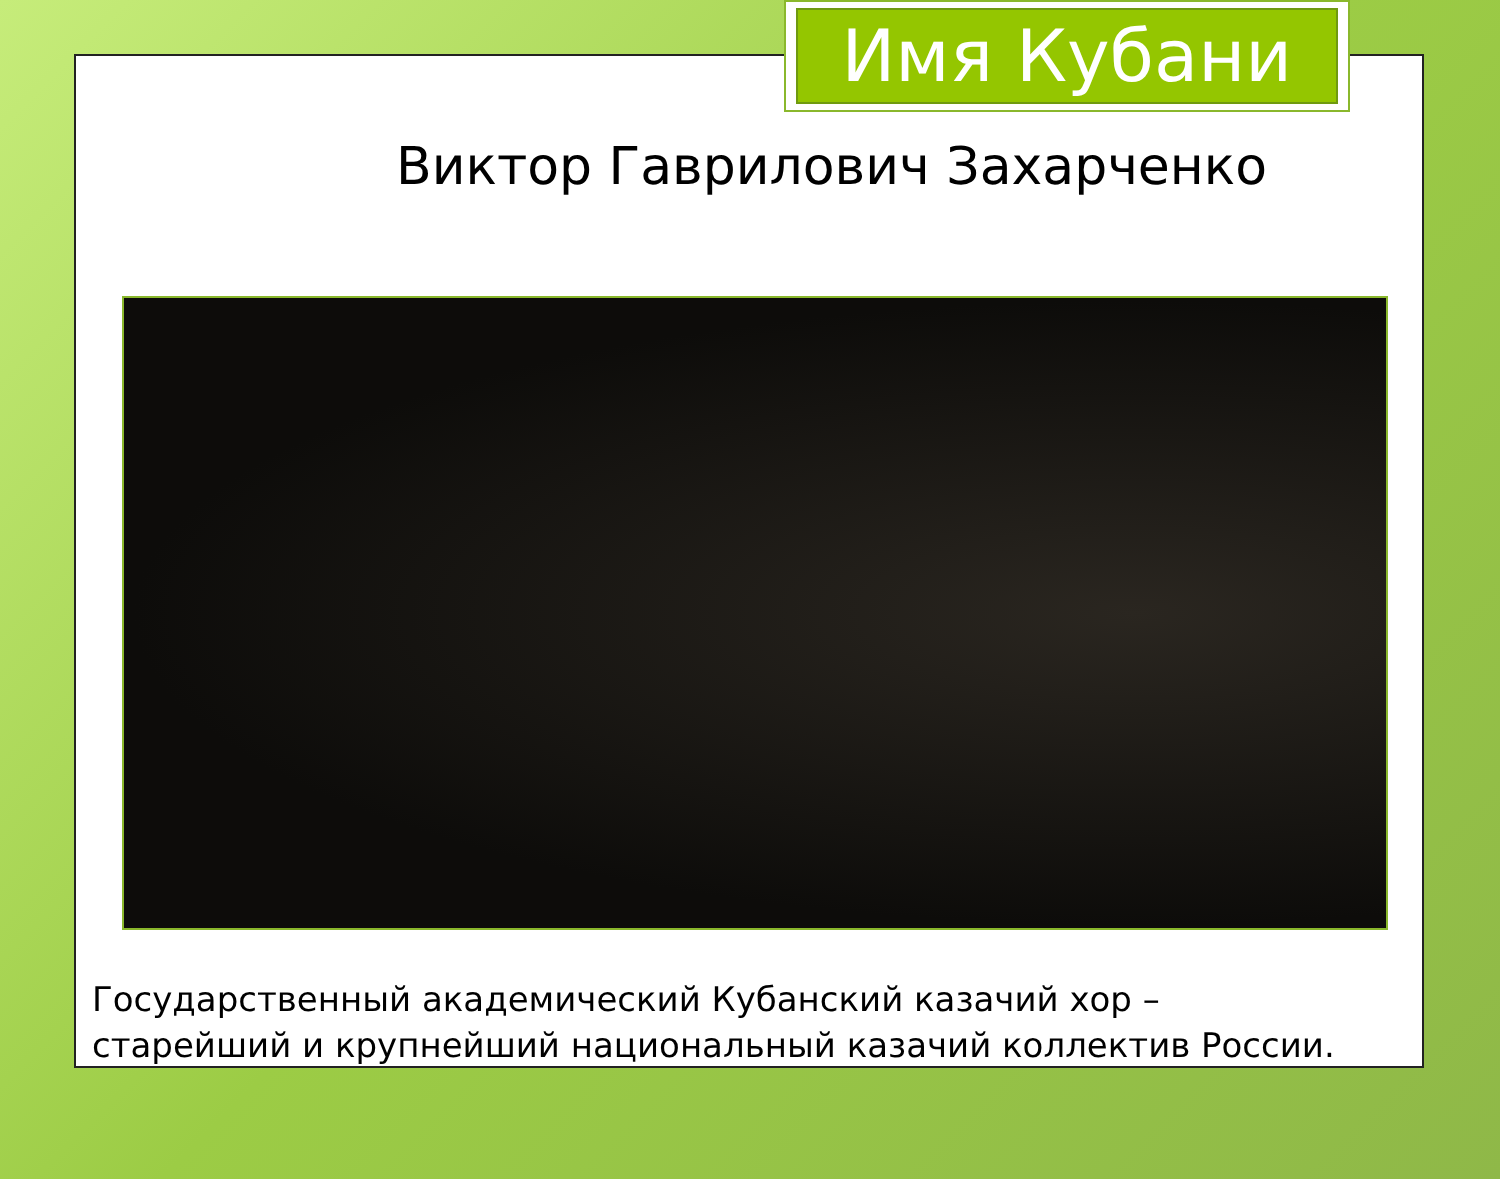Имя Кубани
Виктор Гаврилович Захарченко
Государственный академический Кубанский казачий хор –
старейший и крупнейший национальный казачий коллектив России.